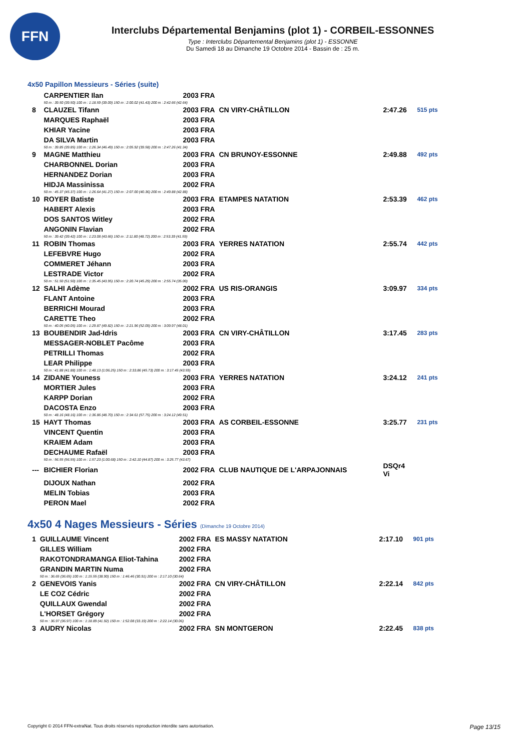FFN
Interclubs Départemental Benjamins (plot 1) - CORBEIL-ESSONNES
Type : Interclubs Départemental Benjamins (plot 1) - ESSONNE
Du Samedi 18 au Dimanche 19 Octobre 2014 - Bassin de : 25 m.
4x50 Papillon Messieurs - Séries (suite)
| | CARPENTIER Ilan | 2003 FRA | | | |
| | 50 m : 39.50 (39.50) 100 m : 1:18.59 (39.09) 150 m : 2:00.02 (41.43) 200 m : 2:42.66 (42.64) | | | | |
| 8 | CLAUZEL Tifann | 2003 FRA | CN VIRY-CHÂTILLON | 2:47.26 | 515 pts |
| | MARQUES Raphaël | 2003 FRA | | | |
| | KHIAR Yacine | 2003 FRA | | | |
| | DA SILVA Martin | 2003 FRA | | | |
| | 50 m : 39.85 (39.85) 100 m : 1:26.34 (46.49) 150 m : 2:05.92 (39.58) 200 m : 2:47.26 (41.34) | | | | |
| 9 | MAGNE Matthieu | 2003 FRA | CN BRUNOY-ESSONNE | 2:49.88 | 492 pts |
| | CHARBONNEL Dorian | 2003 FRA | | | |
| | HERNANDEZ Dorian | 2003 FRA | | | |
| | HIDJA Massinissa | 2002 FRA | | | |
| | 50 m : 45.37 (45.37) 100 m : 1:26.64 (41.27) 150 m : 2:07.00 (40.36) 200 m : 2:49.88 (42.88) | | | | |
| 10 | ROYER Batiste | 2003 FRA | ETAMPES NATATION | 2:53.39 | 462 pts |
| | HABERT Alexis | 2003 FRA | | | |
| | DOS SANTOS Witley | 2002 FRA | | | |
| | ANGONIN Flavian | 2002 FRA | | | |
| | 50 m : 39.42 (39.42) 100 m : 1:23.08 (43.66) 150 m : 2:11.80 (48.72) 200 m : 2:53.39 (41.59) | | | | |
| 11 | ROBIN Thomas | 2003 FRA | YERRES NATATION | 2:55.74 | 442 pts |
| | LEFEBVRE Hugo | 2002 FRA | | | |
| | COMMERET Jéhann | 2003 FRA | | | |
| | LESTRADE Victor | 2002 FRA | | | |
| | 50 m : 51.50 (51.50) 100 m : 1:35.45 (43.95) 150 m : 2:20.74 (45.29) 200 m : 2:55.74 (35.00) | | | | |
| 12 | SALHI Adème | 2002 FRA | US RIS-ORANGIS | 3:09.97 | 334 pts |
| | FLANT Antoine | 2003 FRA | | | |
| | BERRICHI Mourad | 2003 FRA | | | |
| | CARETTE Theo | 2002 FRA | | | |
| | 50 m : 40.05 (40.05) 100 m : 1:29.87 (49.82) 150 m : 2:21.96 (52.09) 200 m : 3:09.97 (48.01) | | | | |
| 13 | BOUBENDIR Jad-Idris | 2003 FRA | CN VIRY-CHÂTILLON | 3:17.45 | 283 pts |
| | MESSAGER-NOBLET Pacôme | 2003 FRA | | | |
| | PETRILLI Thomas | 2002 FRA | | | |
| | LEAR Philippe | 2003 FRA | | | |
| | 50 m : 41.88 (41.88) 100 m : 1:48.13 (1:06.25) 150 m : 2:33.86 (45.73) 200 m : 3:17.45 (43.59) | | | | |
| 14 | ZIDANE Youness | 2003 FRA | YERRES NATATION | 3:24.12 | 241 pts |
| | MORTIER Jules | 2003 FRA | | | |
| | KARPP Dorian | 2002 FRA | | | |
| | DACOSTA Enzo | 2003 FRA | | | |
| | 50 m : 48.16 (48.16) 100 m : 1:36.86 (48.70) 150 m : 2:34.61 (57.75) 200 m : 3:24.12 (49.51) | | | | |
| 15 | HAYT Thomas | 2003 FRA | AS CORBEIL-ESSONNE | 3:25.77 | 231 pts |
| | VINCENT Quentin | 2003 FRA | | | |
| | KRAIEM Adam | 2003 FRA | | | |
| | DECHAUME Rafaël | 2003 FRA | | | |
| | 50 m : 56.55 (56.55) 100 m : 1:57.23 (1:00.68) 150 m : 2:42.10 (44.87) 200 m : 3:25.77 (43.67) | | | | |
| --- | BICHIER Florian | 2002 FRA | CLUB NAUTIQUE DE L'ARPAJONNAIS | DSQr4 Vi | |
| | DIJOUX Nathan | 2002 FRA | | | |
| | MELIN Tobias | 2003 FRA | | | |
| | PERON Mael | 2002 FRA | | | |
4x50 4 Nages Messieurs - Séries (Dimanche 19 Octobre 2014)
| 1 | GUILLAUME Vincent | 2002 FRA | ES MASSY NATATION | 2:17.10 | 901 pts |
| | GILLES William | 2002 FRA | | | |
| | RAKOTONDRAMANGA Eliot-Tahina | 2002 FRA | | | |
| | GRANDIN MARTIN Numa | 2002 FRA | | | |
| | 50 m : 36.65 (36.65) 100 m : 1:15.55 (38.90) 150 m : 1:46.46 (30.91) 200 m : 2:17.10 (30.64) | | | | |
| 2 | GENEVOIS Yanis | 2002 FRA | CN VIRY-CHÂTILLON | 2:22.14 | 842 pts |
| | LE COZ Cédric | 2002 FRA | | | |
| | QUILLAUX Gwendal | 2002 FRA | | | |
| | L'HORSET Grégory | 2002 FRA | | | |
| | 50 m : 36.97 (36.97) 100 m : 1:18.89 (41.92) 150 m : 1:52.08 (33.19) 200 m : 2:22.14 (30.06) | | | | |
| 3 | AUDRY Nicolas | 2002 FRA | SN MONTGERON | 2:22.45 | 838 pts |
Copyright © 2014 FFN-extraNat. Tous droits réservés reproduction interdite sans autorisation. Page 13/15